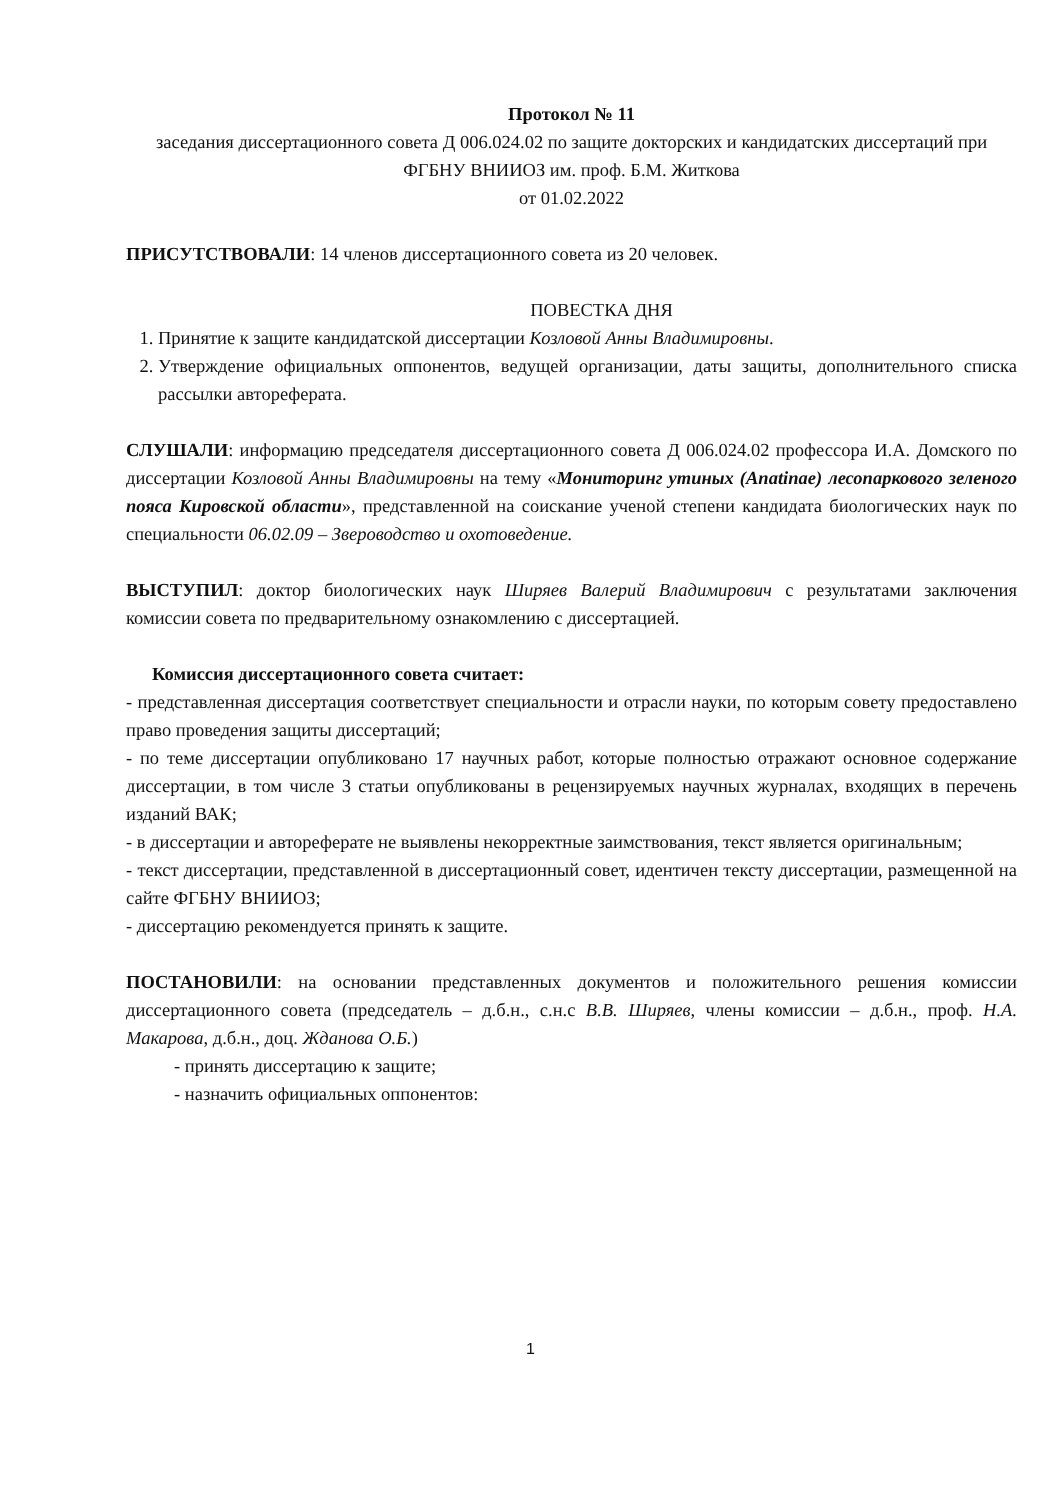Протокол № 11
заседания диссертационного совета Д 006.024.02 по защите докторских и кандидатских диссертаций при ФГБНУ ВНИИОЗ им. проф. Б.М. Житкова
от 01.02.2022
ПРИСУТСТВОВАЛИ: 14 членов диссертационного совета из 20 человек.
ПОВЕСТКА ДНЯ
1. Принятие к защите кандидатской диссертации Козловой Анны Владимировны.
2. Утверждение официальных оппонентов, ведущей организации, даты защиты, дополнительного списка рассылки автореферата.
СЛУШАЛИ: информацию председателя диссертационного совета Д 006.024.02 профессора И.А. Домского по диссертации Козловой Анны Владимировны на тему «Мониторинг утиных (Anatinae) лесопаркового зеленого пояса Кировской области», представленной на соискание ученой степени кандидата биологических наук по специальности 06.02.09 – Звероводство и охотоведение.
ВЫСТУПИЛ: доктор биологических наук Ширяев Валерий Владимирович с результатами заключения комиссии совета по предварительному ознакомлению с диссертацией.
Комиссия диссертационного совета считает:
- представленная диссертация соответствует специальности и отрасли науки, по которым совету предоставлено право проведения защиты диссертаций;
- по теме диссертации опубликовано 17 научных работ, которые полностью отражают основное содержание диссертации, в том числе 3 статьи опубликованы в рецензируемых научных журналах, входящих в перечень изданий ВАК;
- в диссертации и автореферате не выявлены некорректные заимствования, текст является оригинальным;
- текст диссертации, представленной в диссертационный совет, идентичен тексту диссертации, размещенной на сайте ФГБНУ ВНИИОЗ;
- диссертацию рекомендуется принять к защите.
ПОСТАНОВИЛИ: на основании представленных документов и положительного решения комиссии диссертационного совета (председатель – д.б.н., с.н.с В.В. Ширяев, члены комиссии – д.б.н., проф. Н.А. Макарова, д.б.н., доц. Жданова О.Б.)
- принять диссертацию к защите;
- назначить официальных оппонентов:
1